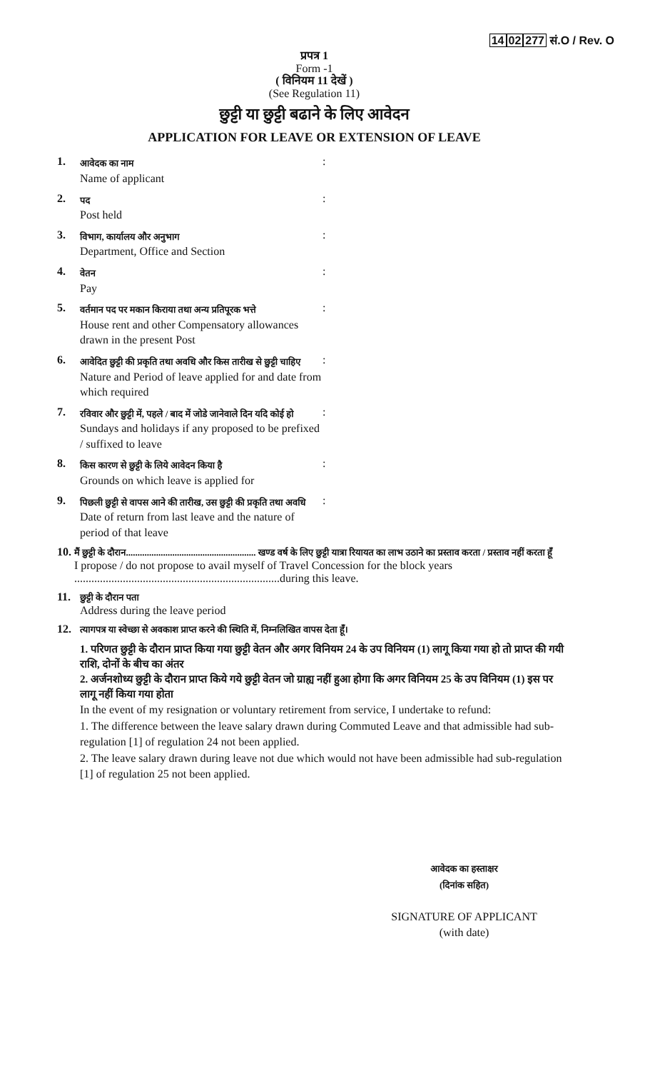1402277 सं.O / Rev. O
प्रपत्र 1
Form -1
( विनियम 11 देखें )
(See Regulation 11)
छुट्टी या छुट्टी बढाने के लिए आवेदन
APPLICATION FOR LEAVE OR EXTENSION OF LEAVE
1.
आवेदक का नाम
Name of applicant
:
2.
पद
Post held
:
3.
विभाग, कार्यालय और अनुभाग
Department, Office and Section
:
4.
वेतन
Pay
:
5.
वर्तमान पद पर मकान किराया तथा अन्य प्रतिपूरक भत्ते
House rent and other Compensatory allowances drawn in the present Post
:
6.
आवेदित छुट्टी की प्रकृति तथा अवधि और किस तारीख से छुट्टी चाहिए
Nature and Period of leave applied for and date from which required
:
7.
रविवार और छुट्टी में, पहले / बाद में जोडे जानेवाले दिन यदि कोई हो
Sundays and holidays if any proposed to be prefixed / suffixed to leave
:
8.
किस कारण से छुट्टी के लिये आवेदन किया है
Grounds on which leave is applied for
:
9.
पिछली छुट्टी से वापस आने की तारीख, उस छुट्टी की प्रकृति तथा अवधि
Date of return from last leave and the nature of period of that leave
:
10.
मैं छुट्टी के दौरान........................................................ खण्ड वर्ष के लिए छुट्टी यात्रा रियायत का लाभ उठाने का प्रस्ताव करता / प्रस्ताव नहीं करता हूँ
I propose / do not propose to avail myself of Travel Concession for the block years ........................................................................during this leave.
11.
छुट्टी के दौरान पता
Address during the leave period
12.
त्यागपत्र या स्वेच्छा से अवकाश प्राप्त करने की स्थिति में, निम्नलिखित वापस देता हूँ।
1. परिणत छुट्टी के दौरान प्राप्त किया गया छुट्टी वेतन और अगर विनियम 24 के उप विनियम (1) लागू किया गया हो तो प्राप्त की गयी राशि, दोनों के बीच का अंतर
2. अर्जनशोध्य छुट्टी के दौरान प्राप्त किये गये छुट्टी वेतन जो ग्राह्य नहीं हुआ होगा कि अगर विनियम 25 के उप विनियम (1) इस पर लागू नहीं किया गया होता
In the event of my resignation or voluntary retirement from service, I undertake to refund:
1. The difference between the leave salary drawn during Commuted Leave and that admissible had sub-regulation [1] of regulation 24 not been applied.
2. The leave salary drawn during leave not due which would not have been admissible had sub-regulation [1] of regulation 25 not been applied.
आवेदक का हस्ताक्षर
(दिनांक सहित)
SIGNATURE OF APPLICANT
(with date)